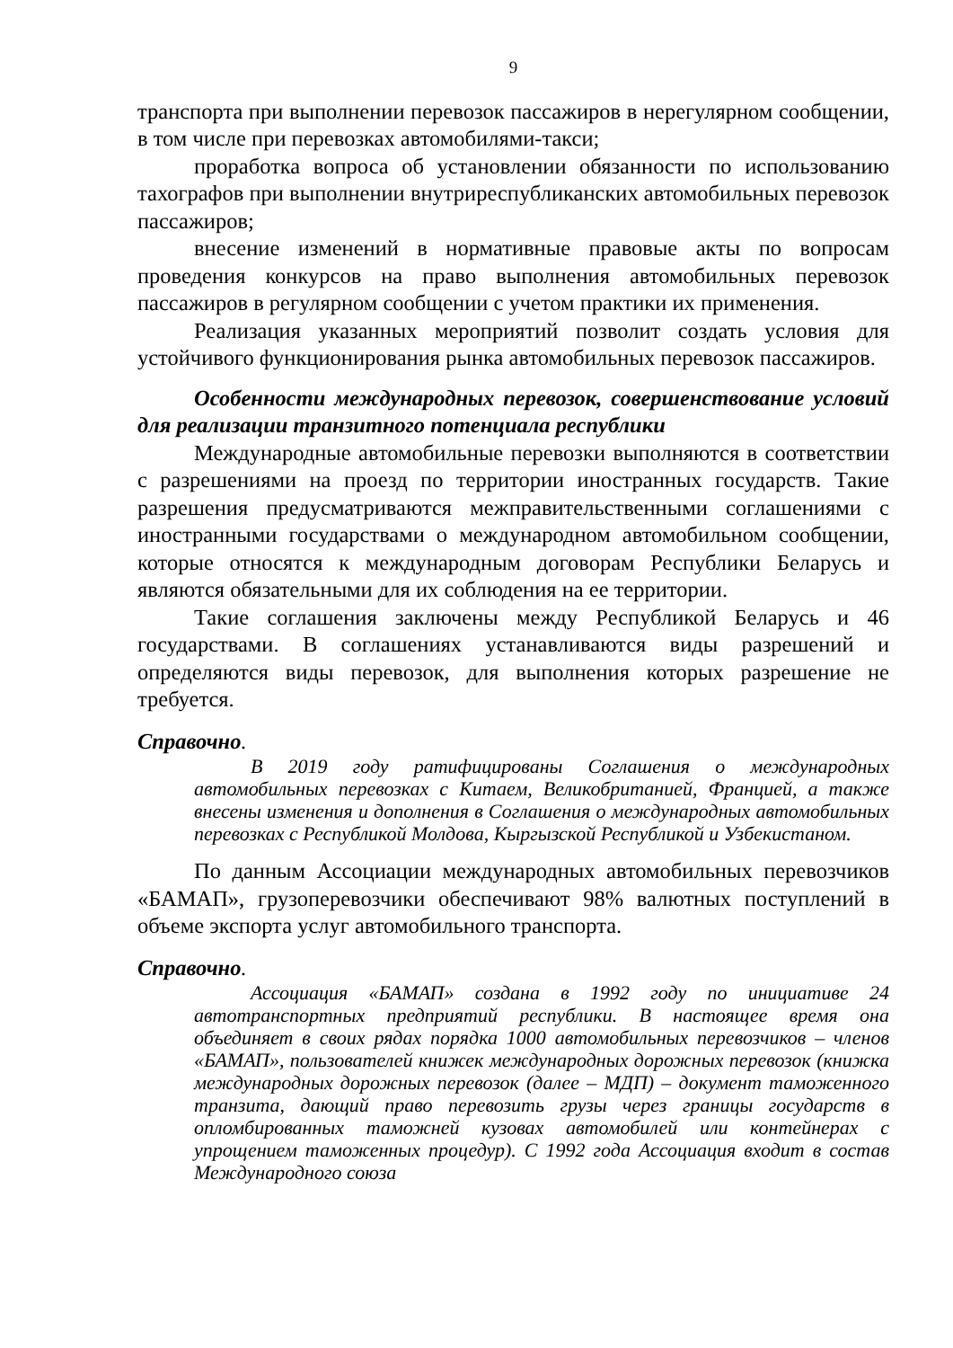9
транспорта при выполнении перевозок пассажиров в нерегулярном сообщении, в том числе при перевозках автомобилями-такси;
проработка вопроса об установлении обязанности по использованию тахографов при выполнении внутриреспубликанских автомобильных перевозок пассажиров;
внесение изменений в нормативные правовые акты по вопросам проведения конкурсов на право выполнения автомобильных перевозок пассажиров в регулярном сообщении с учетом практики их применения.
Реализация указанных мероприятий позволит создать условия для устойчивого функционирования рынка автомобильных перевозок пассажиров.
Особенности международных перевозок, совершенствование условий для реализации транзитного потенциала республики
Международные автомобильные перевозки выполняются в соответствии с разрешениями на проезд по территории иностранных государств. Такие разрешения предусматриваются межправительственными соглашениями с иностранными государствами о международном автомобильном сообщении, которые относятся к международным договорам Республики Беларусь и являются обязательными для их соблюдения на ее территории.
Такие соглашения заключены между Республикой Беларусь и 46 государствами. В соглашениях устанавливаются виды разрешений и определяются виды перевозок, для выполнения которых разрешение не требуется.
Справочно.
В 2019 году ратифицированы Соглашения о международных автомобильных перевозках с Китаем, Великобританией, Францией, а также внесены изменения и дополнения в Соглашения о международных автомобильных перевозках с Республикой Молдова, Кыргызской Республикой и Узбекистаном.
По данным Ассоциации международных автомобильных перевозчиков «БАМАП», грузоперевозчики обеспечивают 98% валютных поступлений в объеме экспорта услуг автомобильного транспорта.
Справочно.
Ассоциация «БАМАП» создана в 1992 году по инициативе 24 автотранспортных предприятий республики. В настоящее время она объединяет в своих рядах порядка 1000 автомобильных перевозчиков – членов «БАМАП», пользователей книжек международных дорожных перевозок (книжка международных дорожных перевозок (далее – МДП) – документ таможенного транзита, дающий право перевозить грузы через границы государств в опломбированных таможней кузовах автомобилей или контейнерах с упрощением таможенных процедур). С 1992 года Ассоциация входит в состав Международного союза